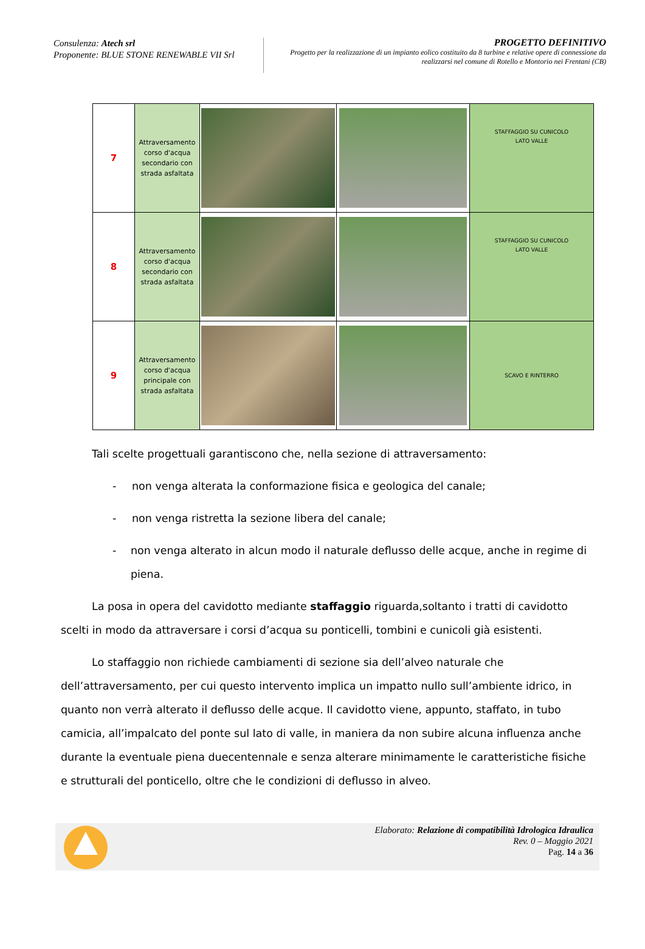Consulenza: Atech srl
Proponente: BLUE STONE RENEWABLE VII Srl
PROGETTO DEFINITIVO
Progetto per la realizzazione di un impianto eolico costituito da 8 turbine e relative opere di connessione da realizzarsi nel comune di Rotello e Montorio nei Frentani (CB)
| 7 | Attraversamento corso d'acqua secondario con strada asfaltata | | | STAFFAGGIO SU CUNICOLO LATO VALLE |
| 8 | Attraversamento corso d'acqua secondario con strada asfaltata | | | STAFFAGGIO SU CUNICOLO LATO VALLE |
| 9 | Attraversamento corso d'acqua principale con strada asfaltata | | | SCAVO E RINTERRO |
Tali scelte progettuali garantiscono che, nella sezione di attraversamento:
- non venga alterata la conformazione fisica e geologica del canale;
- non venga ristretta la sezione libera del canale;
- non venga alterato in alcun modo il naturale deflusso delle acque, anche in regime di piena.
La posa in opera del cavidotto mediante staffaggio riguarda,soltanto i tratti di cavidotto scelti in modo da attraversare i corsi d’acqua su ponticelli, tombini e cunicoli già esistenti.
Lo staffaggio non richiede cambiamenti di sezione sia dell’alveo naturale che dell’attraversamento, per cui questo intervento implica un impatto nullo sull’ambiente idrico, in quanto non verrà alterato il deflusso delle acque. Il cavidotto viene, appunto, staffato, in tubo camicia, all’impalcato del ponte sul lato di valle, in maniera da non subire alcuna influenza anche durante la eventuale piena duecentennale e senza alterare minimamente le caratteristiche fisiche e strutturali del ponticello, oltre che le condizioni di deflusso in alveo.
Elaborato: Relazione di compatibilità Idrologica Idraulica
Rev. 0 – Maggio 2021
Pag. 14 a 36